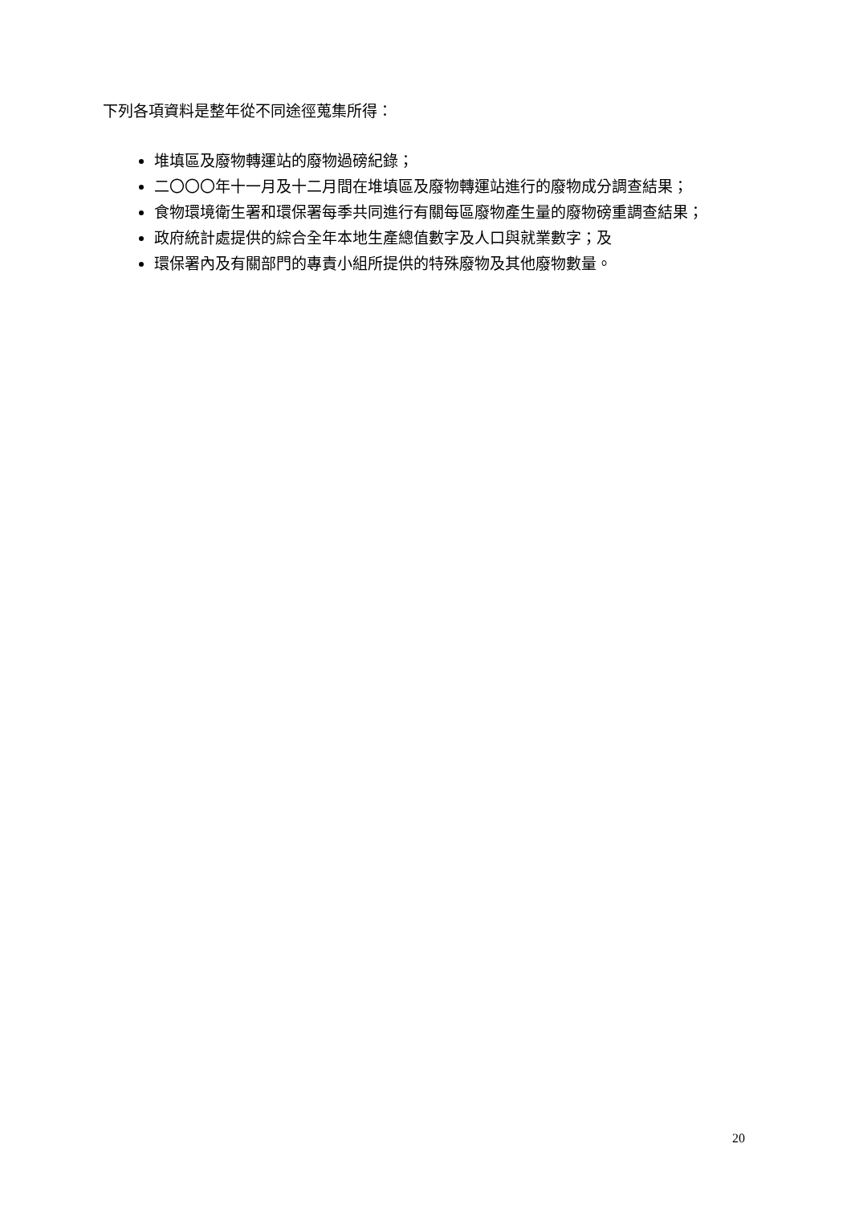下列各項資料是整年從不同途徑蒐集所得：
堆填區及廢物轉運站的廢物過磅紀錄；
二〇〇〇年十一月及十二月間在堆填區及廢物轉運站進行的廢物成分調查結果；
食物環境衛生署和環保署每季共同進行有關每區廢物產生量的廢物磅重調查結果；
政府統計處提供的綜合全年本地生產總值數字及人口與就業數字；及
環保署內及有關部門的專責小組所提供的特殊廢物及其他廢物數量。
20